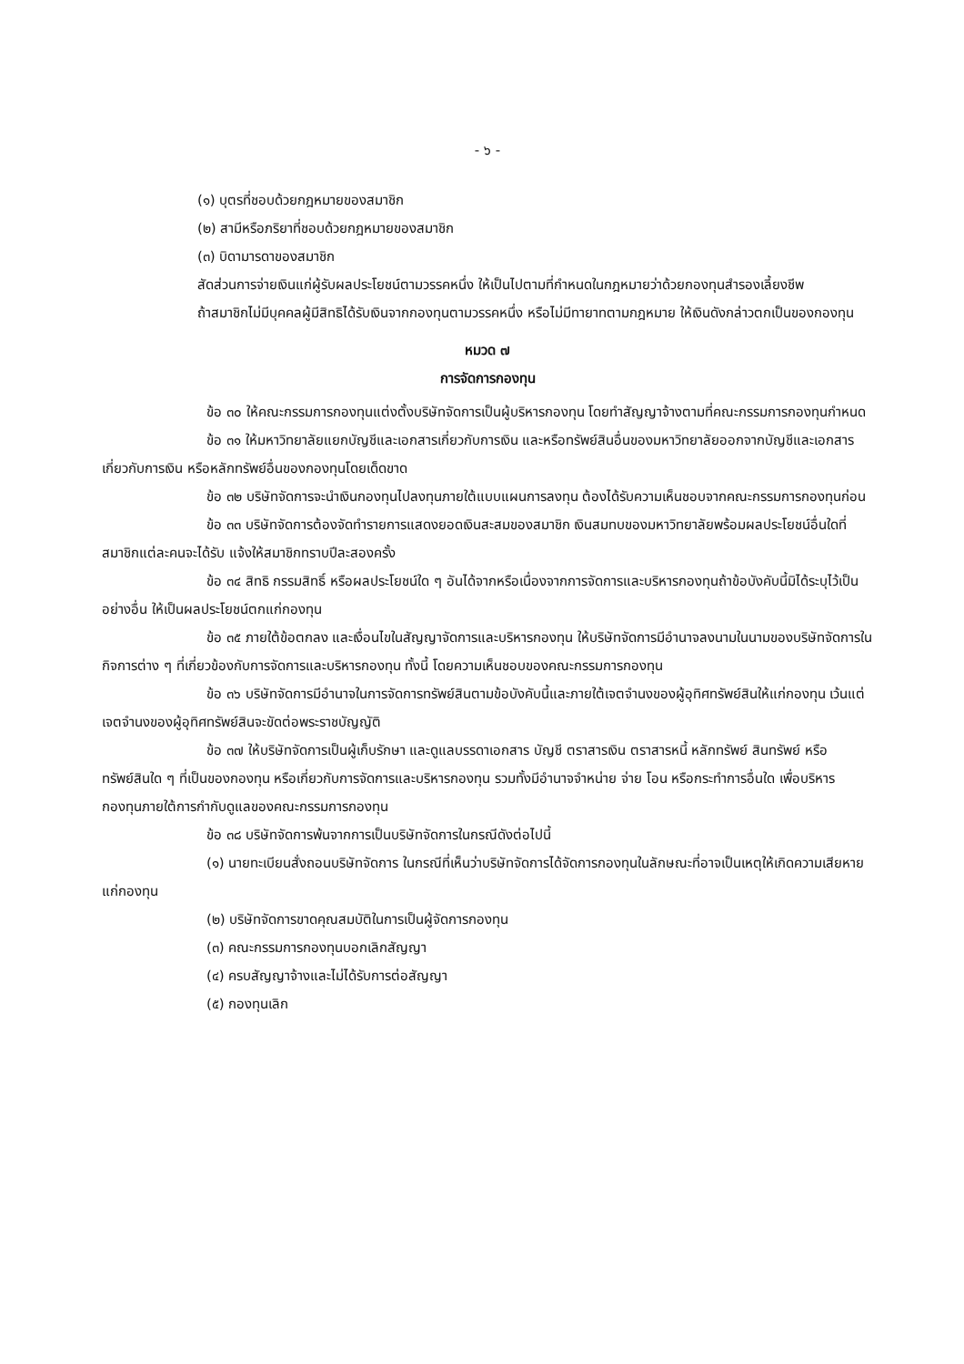- ๖ -
(๑) บุตรที่ชอบด้วยกฎหมายของสมาชิก
(๒) สามีหรือภริยาที่ชอบด้วยกฎหมายของสมาชิก
(๓) บิดามารดาของสมาชิก
สัดส่วนการจ่ายเงินแก่ผู้รับผลประโยชน์ตามวรรคหนึ่ง ให้เป็นไปตามที่กำหนดในกฎหมายว่าด้วยกองทุนสำรองเลี้ยงชีพ
ถ้าสมาชิกไม่มีบุคคลผู้มีสิทธิได้รับเงินจากกองทุนตามวรรคหนึ่ง หรือไม่มีทายาทตามกฎหมาย ให้เงินดังกล่าวตกเป็นของกองทุน
หมวด ๗
การจัดการกองทุน
ข้อ ๓๐ ให้คณะกรรมการกองทุนแต่งตั้งบริษัทจัดการเป็นผู้บริหารกองทุน โดยทำสัญญาจ้างตามที่คณะกรรมการกองทุนกำหนด
ข้อ ๓๑ ให้มหาวิทยาลัยแยกบัญชีและเอกสารเกี่ยวกับการเงิน และหรือทรัพย์สินอื่นของมหาวิทยาลัยออกจากบัญชีและเอกสารเกี่ยวกับการเงิน หรือหลักทรัพย์อื่นของกองทุนโดยเด็ดขาด
ข้อ ๓๒ บริษัทจัดการจะนำเงินกองทุนไปลงทุนภายใต้แบบแผนการลงทุน ต้องได้รับความเห็นชอบจากคณะกรรมการกองทุนก่อน
ข้อ ๓๓ บริษัทจัดการต้องจัดทำรายการแสดงยอดเงินสะสมของสมาชิก เงินสมทบของมหาวิทยาลัยพร้อมผลประโยชน์อื่นใดที่สมาชิกแต่ละคนจะได้รับ แจ้งให้สมาชิกทราบปีละสองครั้ง
ข้อ ๓๔ สิทธิ กรรมสิทธิ์ หรือผลประโยชน์ใด ๆ อันได้จากหรือเนื่องจากการจัดการและบริหารกองทุนถ้าข้อบังคับนี้มิได้ระบุไว้เป็นอย่างอื่น ให้เป็นผลประโยชน์ตกแก่กองทุน
ข้อ ๓๕ ภายใต้ข้อตกลง และเงื่อนไขในสัญญาจัดการและบริหารกองทุน ให้บริษัทจัดการมีอำนาจลงนามในนามของบริษัทจัดการในกิจการต่าง ๆ ที่เกี่ยวข้องกับการจัดการและบริหารกองทุน ทั้งนี้ โดยความเห็นชอบของคณะกรรมการกองทุน
ข้อ ๓๖ บริษัทจัดการมีอำนาจในการจัดการทรัพย์สินตามข้อบังคับนี้และภายใต้เจตจำนงของผู้อุทิศทรัพย์สินให้แก่กองทุน เว้นแต่เจตจำนงของผู้อุทิศทรัพย์สินจะขัดต่อพระราชบัญญัติ
ข้อ ๓๗ ให้บริษัทจัดการเป็นผู้เก็บรักษา และดูแลบรรดาเอกสาร บัญชี ตราสารเงิน ตราสารหนี้ หลักทรัพย์ สินทรัพย์ หรือทรัพย์สินใด ๆ ที่เป็นของกองทุน หรือเกี่ยวกับการจัดการและบริหารกองทุน รวมทั้งมีอำนาจจำหน่าย จ่าย โอน หรือกระทำการอื่นใด เพื่อบริหารกองทุนภายใต้การกำกับดูแลของคณะกรรมการกองทุน
ข้อ ๓๘ บริษัทจัดการพ้นจากการเป็นบริษัทจัดการในกรณีดังต่อไปนี้
(๑) นายทะเบียนสั่งถอนบริษัทจัดการ ในกรณีที่เห็นว่าบริษัทจัดการได้จัดการกองทุนในลักษณะที่อาจเป็นเหตุให้เกิดความเสียหายแก่กองทุน
(๒) บริษัทจัดการขาดคุณสมบัติในการเป็นผู้จัดการกองทุน
(๓) คณะกรรมการกองทุนบอกเลิกสัญญา
(๔) ครบสัญญาจ้างและไม่ได้รับการต่อสัญญา
(๕) กองทุนเลิก